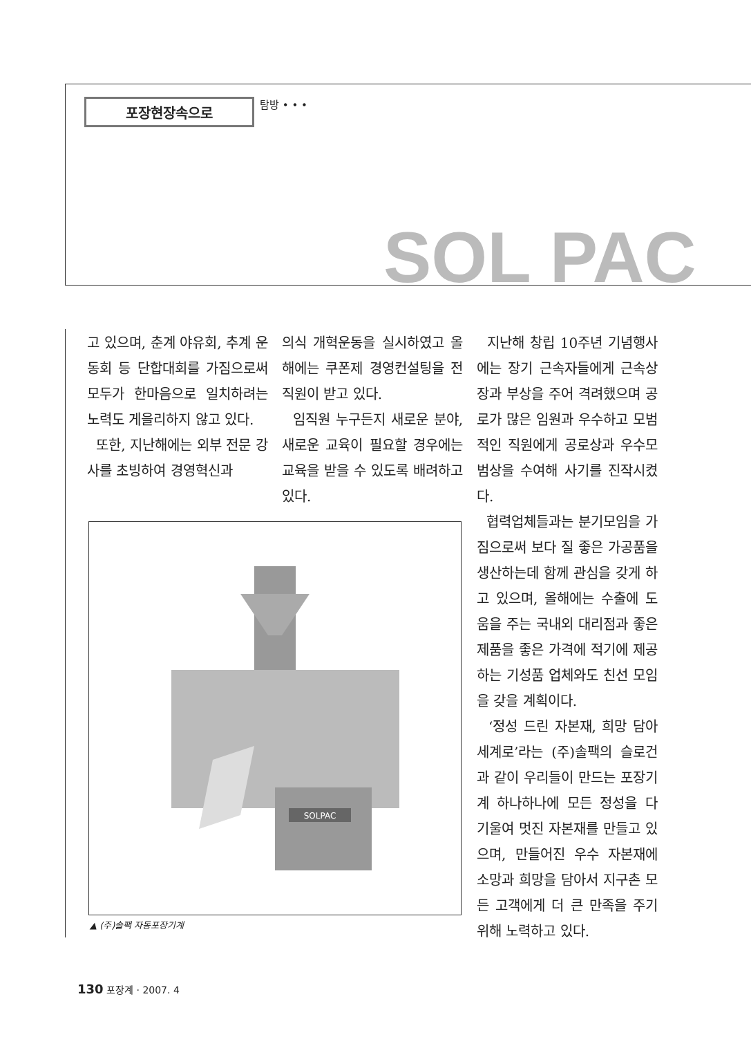포장현장속으로
탐방 • • •
SOL PAC
고 있으며, 춘계 야유회, 추계 운동회 등 단합대회를 가짐으로써 모두가 한마음으로 일치하려는 노력도 게을리하지 않고 있다.
또한, 지난해에는 외부 전문 강사를 초빙하여 경영혁신과
의식 개혁운동을 실시하였고 올해에는 쿠폰제 경영컨설팅을 전직원이 받고 있다.
임직원 누구든지 새로운 분야, 새로운 교육이 필요할 경우에는 교육을 받을 수 있도록 배려하고 있다.
지난해 창립 10주년 기념행사에는 장기 근속자들에게 근속상장과 부상을 주어 격려했으며 공로가 많은 임원과 우수하고 모범적인 직원에게 공로상과 우수모범상을 수여해 사기를 진작시켰다.
협력업체들과는 분기모임을 가짐으로써 보다 질 좋은 가공품을 생산하는데 함께 관심을 갖게 하고 있으며, 올해에는 수출에 도움을 주는 국내외 대리점과 좋은 제품을 좋은 가격에 적기에 제공하는 기성품 업체와도 친선 모임을 갖을 계획이다.
‘정성 드린 자본재, 희망 담아 세계로’라는 (주)솔팩의 슬로건과 같이 우리들이 만드는 포장기계 하나하나에 모든 정성을 다 기울여 멋진 자본재를 만들고 있으며, 만들어진 우수 자본재에 소망과 희망을 담아서 지구촌 모든 고객에게 더 큰 만족을 주기 위해 노력하고 있다.
SOLPAC
▲ (주)솔팩 자동포장기계
130 포장계 · 2007. 4